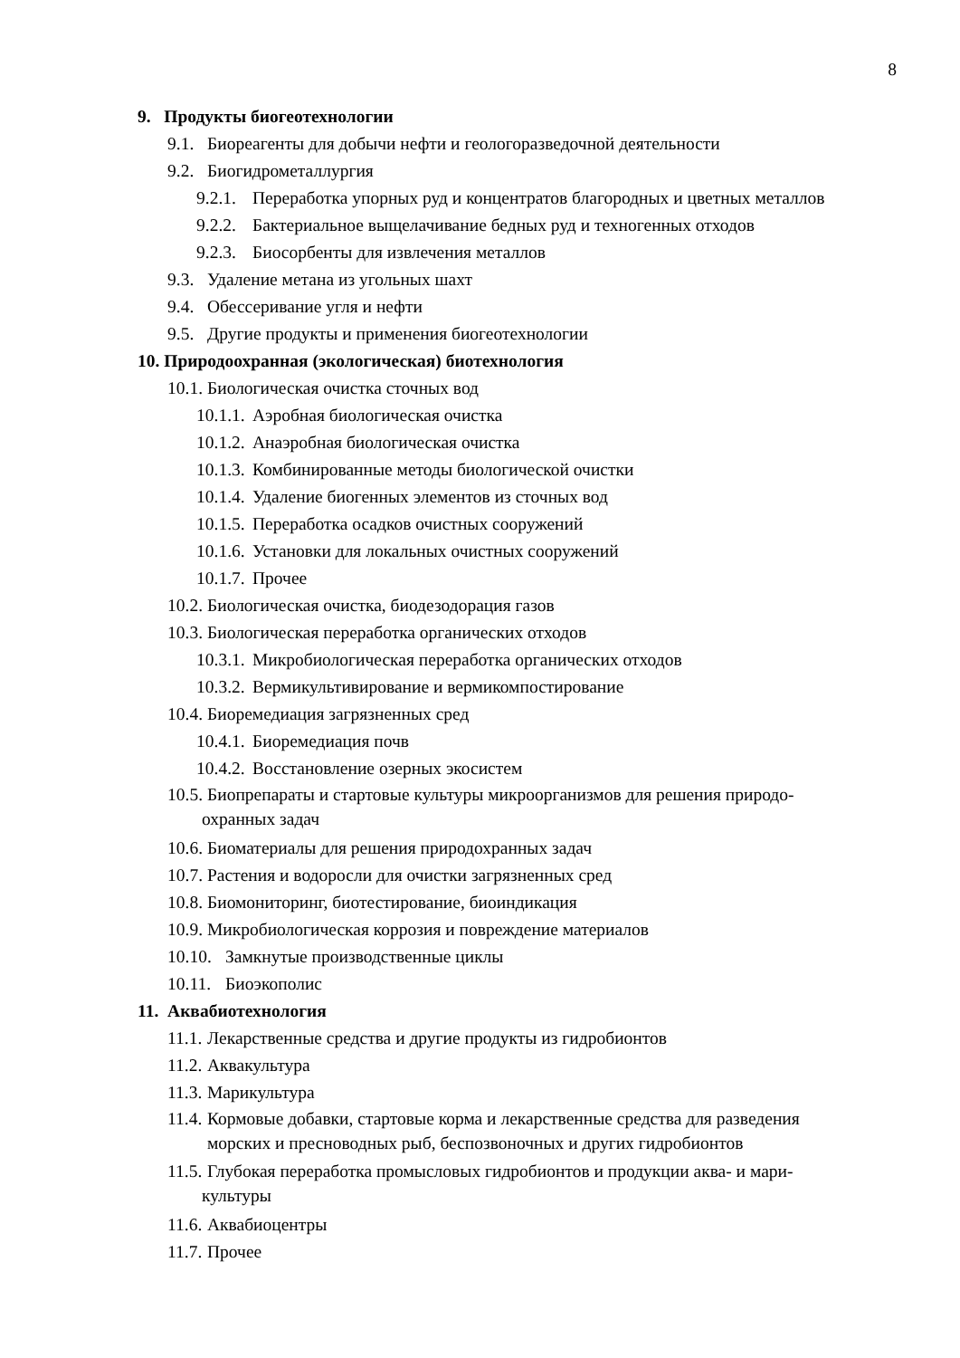8
9. Продукты биогеотехнологии
9.1. Биореагенты для добычи нефти и геологоразведочной деятельности
9.2. Биогидрометаллургия
9.2.1. Переработка упорных руд и концентратов благородных и цветных металлов
9.2.2. Бактериальное выщелачивание бедных руд и техногенных отходов
9.2.3. Биосорбенты для извлечения металлов
9.3. Удаление метана из угольных шахт
9.4. Обессеривание угля и нефти
9.5. Другие продукты и применения биогеотехнологии
10. Природоохранная (экологическая) биотехнология
10.1. Биологическая очистка сточных вод
10.1.1. Аэробная биологическая очистка
10.1.2. Анаэробная биологическая очистка
10.1.3. Комбинированные методы биологической очистки
10.1.4. Удаление биогенных элементов из сточных вод
10.1.5. Переработка осадков очистных сооружений
10.1.6. Установки для локальных очистных сооружений
10.1.7. Прочее
10.2. Биологическая очистка, биодезодорация газов
10.3. Биологическая переработка органических отходов
10.3.1. Микробиологическая переработка органических отходов
10.3.2. Вермикультивирование и вермикомпостирование
10.4. Биоремедиация загрязненных сред
10.4.1. Биоремедиация почв
10.4.2. Восстановление озерных экосистем
10.5. Биопрепараты и стартовые культуры микроорганизмов для решения природо-
охранных задач
10.6. Биоматериалы для решения природохранных задач
10.7. Растения и водоросли для очистки загрязненных сред
10.8. Биомониторинг, биотестирование, биоиндикация
10.9. Микробиологическая коррозия и повреждение материалов
10.10. Замкнутые производственные циклы
10.11. Биоэкополис
11. Аквабиотехнология
11.1. Лекарственные средства и другие продукты из гидробионтов
11.2. Аквакультура
11.3. Марикультура
11.4. Кормовые добавки, стартовые корма и лекарственные средства для разведения
морских и пресноводных рыб, беспозвоночных и других гидробионтов
11.5. Глубокая переработка промысловых гидробионтов и продукции аква- и мари-
культуры
11.6. Аквабиоцентры
11.7. Прочее